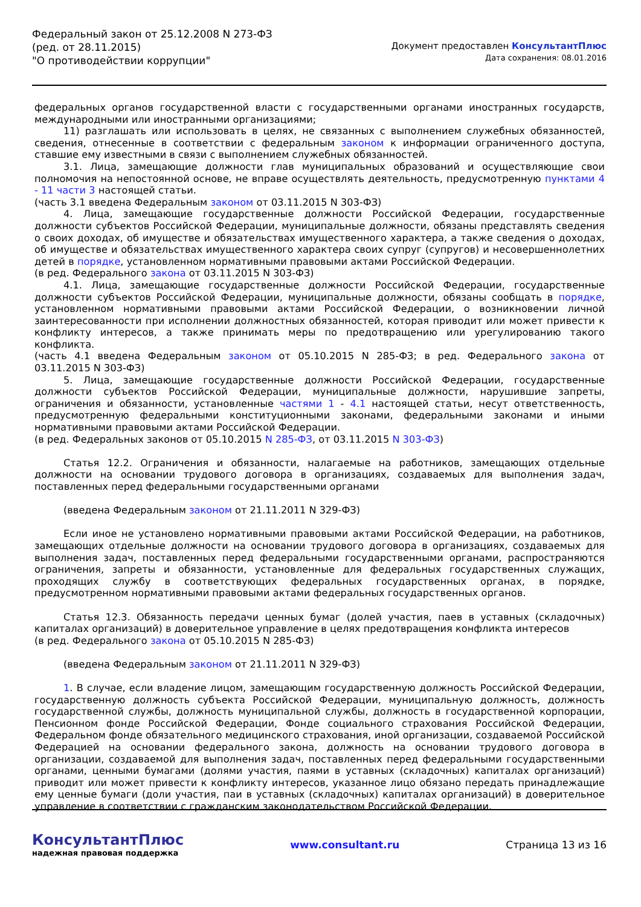Федеральный закон от 25.12.2008 N 273-ФЗ
(ред. от 28.11.2015)
"О противодействии коррупции"
Документ предоставлен КонсультантПлюс
Дата сохранения: 08.01.2016
федеральных органов государственной власти с государственными органами иностранных государств, международными или иностранными организациями;
11) разглашать или использовать в целях, не связанных с выполнением служебных обязанностей, сведения, отнесенные в соответствии с федеральным законом к информации ограниченного доступа, ставшие ему известными в связи с выполнением служебных обязанностей.
3.1. Лица, замещающие должности глав муниципальных образований и осуществляющие свои полномочия на непостоянной основе, не вправе осуществлять деятельность, предусмотренную пунктами 4 - 11 части 3 настоящей статьи.
(часть 3.1 введена Федеральным законом от 03.11.2015 N 303-ФЗ)
4. Лица, замещающие государственные должности Российской Федерации, государственные должности субъектов Российской Федерации, муниципальные должности, обязаны представлять сведения о своих доходах, об имуществе и обязательствах имущественного характера, а также сведения о доходах, об имуществе и обязательствах имущественного характера своих супруг (супругов) и несовершеннолетних детей в порядке, установленном нормативными правовыми актами Российской Федерации.
(в ред. Федерального закона от 03.11.2015 N 303-ФЗ)
4.1. Лица, замещающие государственные должности Российской Федерации, государственные должности субъектов Российской Федерации, муниципальные должности, обязаны сообщать в порядке, установленном нормативными правовыми актами Российской Федерации, о возникновении личной заинтересованности при исполнении должностных обязанностей, которая приводит или может привести к конфликту интересов, а также принимать меры по предотвращению или урегулированию такого конфликта.
(часть 4.1 введена Федеральным законом от 05.10.2015 N 285-ФЗ; в ред. Федерального закона от 03.11.2015 N 303-ФЗ)
5. Лица, замещающие государственные должности Российской Федерации, государственные должности субъектов Российской Федерации, муниципальные должности, нарушившие запреты, ограничения и обязанности, установленные частями 1 - 4.1 настоящей статьи, несут ответственность, предусмотренную федеральными конституционными законами, федеральными законами и иными нормативными правовыми актами Российской Федерации.
(в ред. Федеральных законов от 05.10.2015 N 285-ФЗ, от 03.11.2015 N 303-ФЗ)
Статья 12.2. Ограничения и обязанности, налагаемые на работников, замещающих отдельные должности на основании трудового договора в организациях, создаваемых для выполнения задач, поставленных перед федеральными государственными органами
(введена Федеральным законом от 21.11.2011 N 329-ФЗ)
Если иное не установлено нормативными правовыми актами Российской Федерации, на работников, замещающих отдельные должности на основании трудового договора в организациях, создаваемых для выполнения задач, поставленных перед федеральными государственными органами, распространяются ограничения, запреты и обязанности, установленные для федеральных государственных служащих, проходящих службу в соответствующих федеральных государственных органах, в порядке, предусмотренном нормативными правовыми актами федеральных государственных органов.
Статья 12.3. Обязанность передачи ценных бумаг (долей участия, паев в уставных (складочных) капиталах организаций) в доверительное управление в целях предотвращения конфликта интересов
(в ред. Федерального закона от 05.10.2015 N 285-ФЗ)
(введена Федеральным законом от 21.11.2011 N 329-ФЗ)
1. В случае, если владение лицом, замещающим государственную должность Российской Федерации, государственную должность субъекта Российской Федерации, муниципальную должность, должность государственной службы, должность муниципальной службы, должность в государственной корпорации, Пенсионном фонде Российской Федерации, Фонде социального страхования Российской Федерации, Федеральном фонде обязательного медицинского страхования, иной организации, создаваемой Российской Федерацией на основании федерального закона, должность на основании трудового договора в организации, создаваемой для выполнения задач, поставленных перед федеральными государственными органами, ценными бумагами (долями участия, паями в уставных (складочных) капиталах организаций) приводит или может привести к конфликту интересов, указанное лицо обязано передать принадлежащие ему ценные бумаги (доли участия, паи в уставных (складочных) капиталах организаций) в доверительное управление в соответствии с гражданским законодательством Российской Федерации.
КонсультантПлюс
надежная правовая поддержка
www.consultant.ru Страница 13 из 16